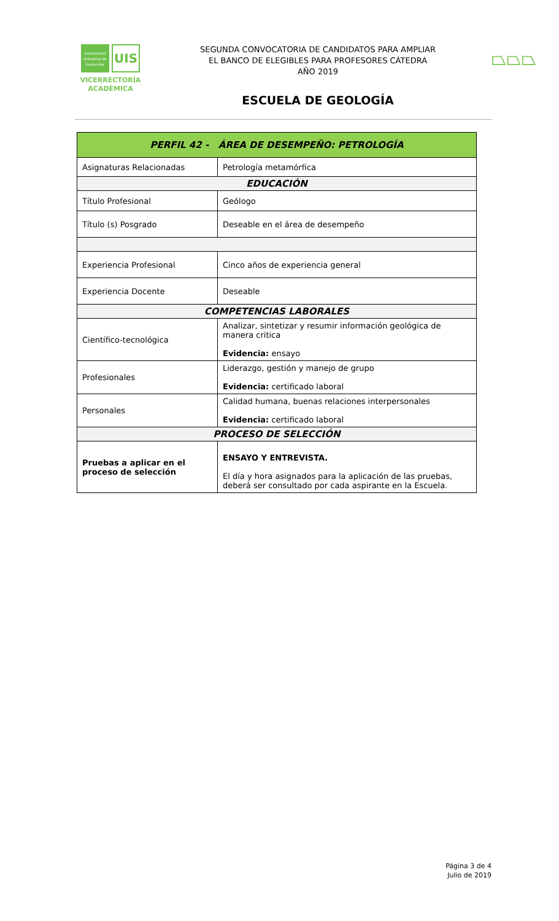Universidad Industrial de Santander
UIS
VICERRECTORÍA
ACADÉMICA
SEGUNDA CONVOCATORIA DE CANDIDATOS PARA AMPLIAR
EL BANCO DE ELEGIBLES PARA PROFESORES CÁTEDRA
AÑO 2019
ESCUELA DE GEOLOGÍA
⏢⏢⏢
| PERFIL 42 - ÁREA DE DESEMPEÑO: PETROLOGÍA | |
| Asignaturas Relacionadas | Petrología metamórfica |
| EDUCACIÓN | |
| Título Profesional | Geólogo |
| Título (s) Posgrado | Deseable en el área de desempeño |
| Experiencia Profesional | Cinco años de experiencia general |
| Experiencia Docente | Deseable |
| COMPETENCIAS LABORALES | |
| Científico-tecnológica | Analizar, sintetizar y resumir información geológica de manera critica Evidencia: ensayo |
| Profesionales | Liderazgo, gestión y manejo de grupo Evidencia: certificado laboral |
| Personales | Calidad humana, buenas relaciones interpersonales Evidencia: certificado laboral |
| PROCESO DE SELECCIÓN | |
| Pruebas a aplicar en el proceso de selección | ENSAYO Y ENTREVISTA. El día y hora asignados para la aplicación de las pruebas, deberá ser consultado por cada aspirante en la Escuela. |
Página 3 de 4
Julio de 2019